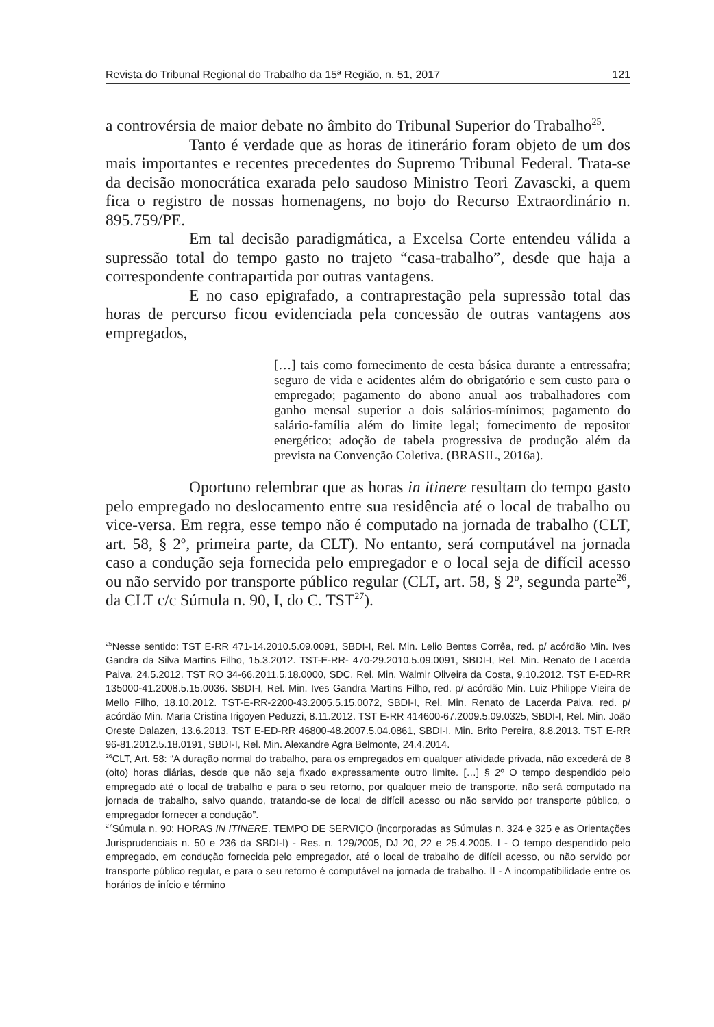Revista do Tribunal Regional do Trabalho da 15ª Região, n. 51, 2017 121
a controvérsia de maior debate no âmbito do Tribunal Superior do Trabalho<sup>25</sup>.
Tanto é verdade que as horas de itinerário foram objeto de um dos mais importantes e recentes precedentes do Supremo Tribunal Federal. Trata-se da decisão monocrática exarada pelo saudoso Ministro Teori Zavascki, a quem fica o registro de nossas homenagens, no bojo do Recurso Extraordinário n. 895.759/PE.
Em tal decisão paradigmática, a Excelsa Corte entendeu válida a supressão total do tempo gasto no trajeto “casa-trabalho”, desde que haja a correspondente contrapartida por outras vantagens.
E no caso epigrafado, a contraprestação pela supressão total das horas de percurso ficou evidenciada pela concessão de outras vantagens aos empregados,
[…] tais como fornecimento de cesta básica durante a entressafra; seguro de vida e acidentes além do obrigatório e sem custo para o empregado; pagamento do abono anual aos trabalhadores com ganho mensal superior a dois salários-mínimos; pagamento do salário-família além do limite legal; fornecimento de repositor energético; adoção de tabela progressiva de produção além da prevista na Convenção Coletiva. (BRASIL, 2016a).
Oportuno relembrar que as horas in itinere resultam do tempo gasto pelo empregado no deslocamento entre sua residência até o local de trabalho ou vice-versa. Em regra, esse tempo não é computado na jornada de trabalho (CLT, art. 58, § 2<sup>o</sup>, primeira parte, da CLT). No entanto, será computável na jornada caso a condução seja fornecida pelo empregador e o local seja de difícil acesso ou não servido por transporte público regular (CLT, art. 58, § 2<sup>o</sup>, segunda parte<sup>26</sup>, da CLT c/c Súmula n. 90, I, do C. TST<sup>27</sup>).
<sup>25</sup> Nesse sentido: TST E-RR 471-14.2010.5.09.0091, SBDI-I, Rel. Min. Lelio Bentes Corrêa, red. p/ acórdão Min. Ives Gandra da Silva Martins Filho, 15.3.2012. TST-E-RR- 470-29.2010.5.09.0091, SBDI-I, Rel. Min. Renato de Lacerda Paiva, 24.5.2012. TST RO 34-66.2011.5.18.0000, SDC, Rel. Min. Walmir Oliveira da Costa, 9.10.2012. TST E-ED-RR 135000-41.2008.5.15.0036. SBDI-I, Rel. Min. Ives Gandra Martins Filho, red. p/ acórdão Min. Luiz Philippe Vieira de Mello Filho, 18.10.2012. TST-E-RR-2200-43.2005.5.15.0072, SBDI-I, Rel. Min. Renato de Lacerda Paiva, red. p/ acórdão Min. Maria Cristina Irigoyen Peduzzi, 8.11.2012. TST E-RR 414600-67.2009.5.09.0325, SBDI-I, Rel. Min. João Oreste Dalazen, 13.6.2013. TST E-ED-RR 46800-48.2007.5.04.0861, SBDI-I, Min. Brito Pereira, 8.8.2013. TST E-RR 96-81.2012.5.18.0191, SBDI-I, Rel. Min. Alexandre Agra Belmonte, 24.4.2014.
<sup>26</sup>CLT, Art. 58: “A duração normal do trabalho, para os empregados em qualquer atividade privada, não excederá de 8 (oito) horas diárias, desde que não seja fixado expressamente outro limite. […] § 2º O tempo despendido pelo empregado até o local de trabalho e para o seu retorno, por qualquer meio de transporte, não será computado na jornada de trabalho, salvo quando, tratando-se de local de difícil acesso ou não servido por transporte público, o empregador fornecer a condução”.
<sup>27</sup>Súmula n. 90: HORAS IN ITINERE. TEMPO DE SERVIÇO (incorporadas as Súmulas n. 324 e 325 e as Orientações Jurisprudenciais n. 50 e 236 da SBDI-I) - Res. n. 129/2005, DJ 20, 22 e 25.4.2005. I - O tempo despendido pelo empregado, em condução fornecida pelo empregador, até o local de trabalho de difícil acesso, ou não servido por transporte público regular, e para o seu retorno é computável na jornada de trabalho. II - A incompatibilidade entre os horários de início e término